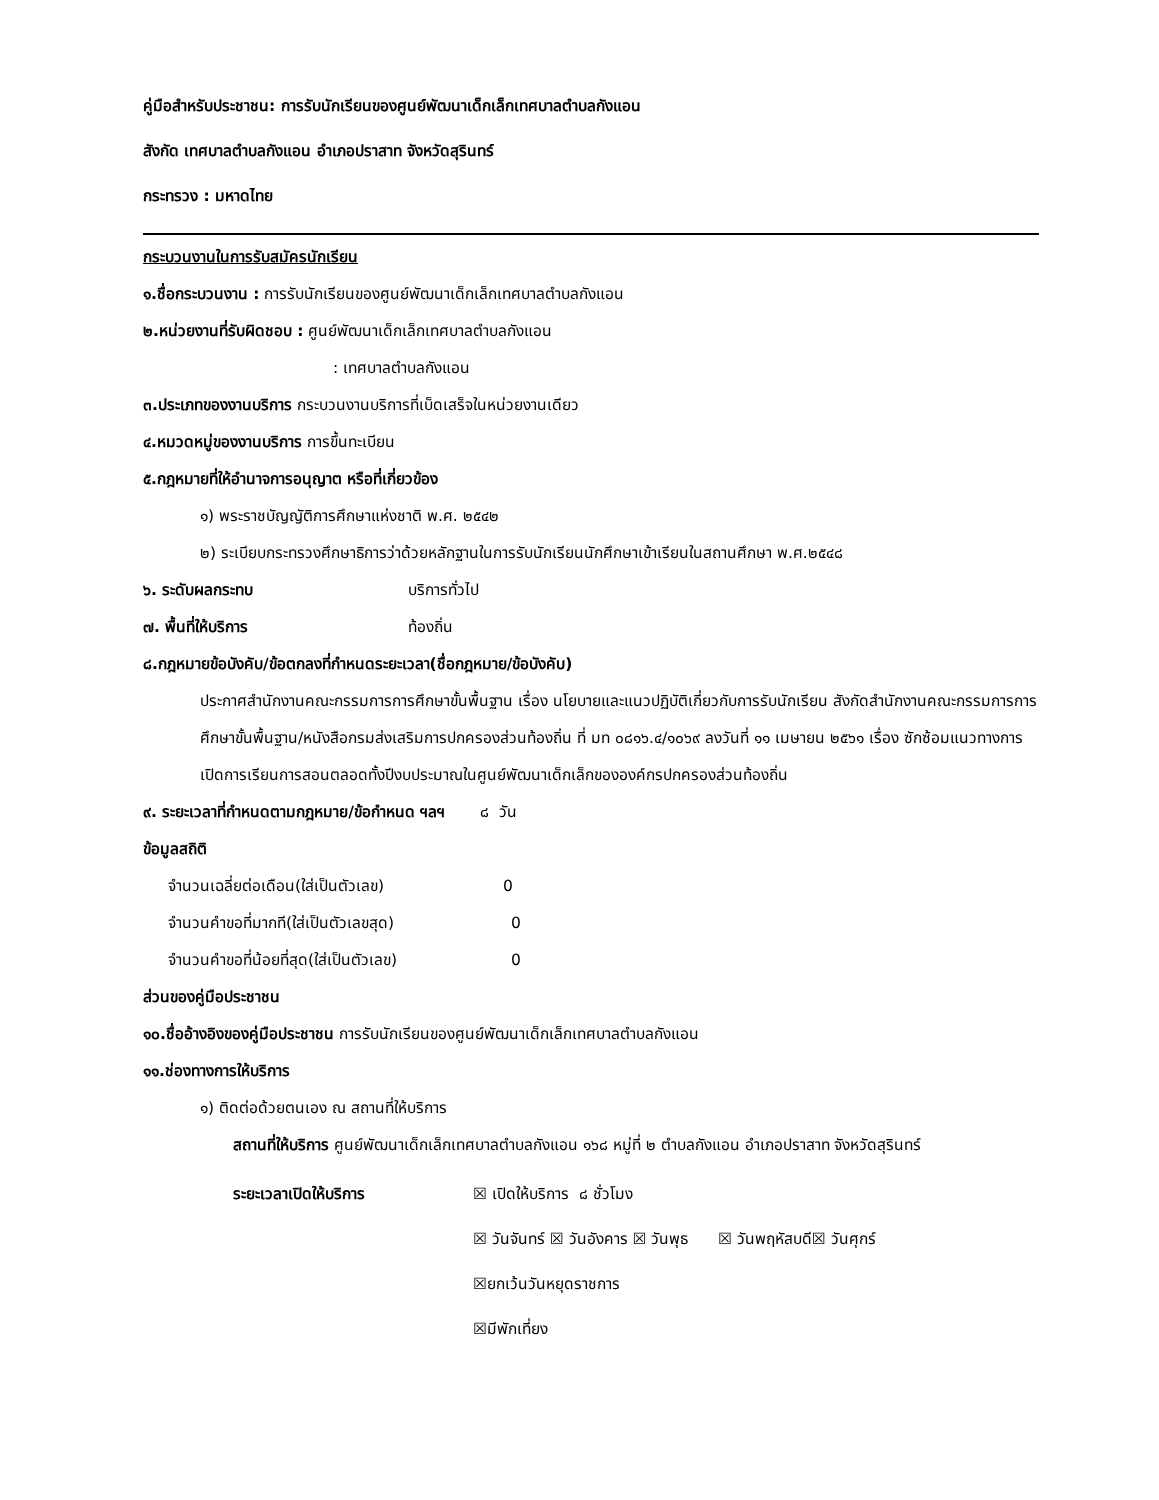คู่มือสำหรับประชาชน: การรับนักเรียนของศูนย์พัฒนาเด็กเล็กเทศบาลตำบลกังแอน
สังกัด เทศบาลตำบลกังแอน อำเภอปราสาท จังหวัดสุรินทร์
กระทรวง : มหาดไทย
กระบวนงานในการรับสมัครนักเรียน
๑.ชื่อกระบวนงาน : การรับนักเรียนของศูนย์พัฒนาเด็กเล็กเทศบาลตำบลกังแอน
๒.หน่วยงานที่รับผิดชอบ : ศูนย์พัฒนาเด็กเล็กเทศบาลตำบลกังแอน
: เทศบาลตำบลกังแอน
๓.ประเภทของงานบริการ กระบวนงานบริการที่เบ็ดเสร็จในหน่วยงานเดียว
๔.หมวดหมู่ของงานบริการ การขึ้นทะเบียน
๕.กฎหมายที่ให้อำนาจการอนุญาต หรือที่เกี่ยวข้อง
๑) พระราชบัญญัติการศึกษาแห่งชาติ พ.ศ. ๒๕๔๒
๒) ระเบียบกระทรวงศึกษาธิการว่าด้วยหลักฐานในการรับนักเรียนนักศึกษาเข้าเรียนในสถานศึกษา พ.ศ.๒๕๔๘
๖. ระดับผลกระทบ บริการทั่วไป
๗. พื้นที่ให้บริการ ท้องถิ่น
๘.กฎหมายข้อบังคับ/ข้อตกลงที่กำหนดระยะเวลา(ชื่อกฎหมาย/ข้อบังคับ)
ประกาศสำนักงานคณะกรรมการการศึกษาขั้นพื้นฐาน เรื่อง นโยบายและแนวปฏิบัติเกี่ยวกับการรับนักเรียน สังกัดสำนักงานคณะกรรมการการศึกษาขั้นพื้นฐาน/หนังสือกรมส่งเสริมการปกครองส่วนท้องถิ่น ที่ มท ๐๘๑๖.๔/๑๐๖๙ ลงวันที่ ๑๑ เมษายน ๒๕๖๑ เรื่อง ซักซ้อมแนวทางการเปิดการเรียนการสอนตลอดทั้งปีงบประมาณในศูนย์พัฒนาเด็กเล็กขององค์กรปกครองส่วนท้องถิ่น
๙. ระยะเวลาที่กำหนดตามกฎหมาย/ข้อกำหนด ฯลฯ ๘ วัน
ข้อมูลสถิติ
จำนวนเฉลี่ยต่อเดือน(ใส่เป็นตัวเลข) 0
จำนวนคำขอที่มากที(ใส่เป็นตัวเลขสุด) 0
จำนวนคำขอที่น้อยที่สุด(ใส่เป็นตัวเลข) 0
ส่วนของคู่มือประชาชน
๑๐.ชื่ออ้างอิงของคู่มือประชาชน การรับนักเรียนของศูนย์พัฒนาเด็กเล็กเทศบาลตำบลกังแอน
๑๑.ช่องทางการให้บริการ
๑) ติดต่อด้วยตนเอง ณ สถานที่ให้บริการ
สถานที่ให้บริการ ศูนย์พัฒนาเด็กเล็กเทศบาลตำบลกังแอน ๑๖๘ หมู่ที่ ๒ ตำบลกังแอน อำเภอปราสาท จังหวัดสุรินทร์
ระยะเวลาเปิดให้บริการ ☒ เปิดให้บริการ ๘ ชั่วโมง
☒ วันจันทร์ ☒ วันอังคาร ☒ วันพุธ ☒ วันพฤหัสบดี☒ วันศุกร์
☒ยกเว้นวันหยุดราชการ
☒มีพักเที่ยง